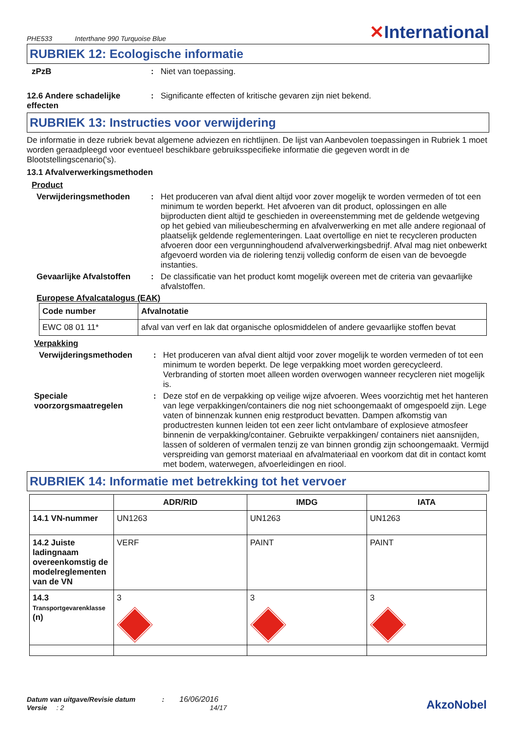PHE533 Interthane 990 Turquoise Blue
✕International
RUBRIEK 12: Ecologische informatie
zPzB : Niet van toepassing.
12.6 Andere schadelijke effecten
: Significante effecten of kritische gevaren zijn niet bekend.
RUBRIEK 13: Instructies voor verwijdering
De informatie in deze rubriek bevat algemene adviezen en richtlijnen. De lijst van Aanbevolen toepassingen in Rubriek 1 moet worden geraadpleegd voor eventueel beschikbare gebruiksspecifieke informatie die gegeven wordt in de Blootstellingscenario('s).
13.1 Afvalverwerkingsmethoden
Product
Verwijderingsmethoden : Het produceren van afval dient altijd voor zover mogelijk te worden vermeden of tot een minimum te worden beperkt. Het afvoeren van dit product, oplossingen en alle bijproducten dient altijd te geschieden in overeenstemming met de geldende wetgeving op het gebied van milieubescherming en afvalverwerking en met alle andere regionaal of plaatselijk geldende reglementeringen. Laat overtollige en niet te recycleren producten afvoeren door een vergunninghoudend afvalverwerkingsbedrijf. Afval mag niet onbewerkt afgevoerd worden via de riolering tenzij volledig conform de eisen van de bevoegde instanties.
Gevaarlijke Afvalstoffen
: De classificatie van het product komt mogelijk overeen met de criteria van gevaarlijke afvalstoffen.
Europese Afvalcatalogus (EAK)
| Code number | Afvalnotatie |
| --- | --- |
| EWC 08 01 11* | afval van verf en lak dat organische oplosmiddelen of andere gevaarlijke stoffen bevat |
Verpakking
Verwijderingsmethoden : Het produceren van afval dient altijd voor zover mogelijk te worden vermeden of tot een minimum te worden beperkt. De lege verpakking moet worden gerecycleerd. Verbranding of storten moet alleen worden overwogen wanneer recycleren niet mogelijk is.
Speciale voorzorgsmaatregelen
: Deze stof en de verpakking op veilige wijze afvoeren. Wees voorzichtig met het hanteren van lege verpakkingen/containers die nog niet schoongemaakt of omgespoeld zijn. Lege vaten of binnenzak kunnen enig restproduct bevatten. Dampen afkomstig van productresten kunnen leiden tot een zeer licht ontvlambare of explosieve atmosfeer binnenin de verpakking/container. Gebruikte verpakkingen/ containers niet aansnijden, lassen of solderen of vermalen tenzij ze van binnen grondig zijn schoongemaakt. Vermijd verspreiding van gemorst materiaal en afvalmateriaal en voorkom dat dit in contact komt met bodem, waterwegen, afvoerleidingen en riool.
RUBRIEK 14: Informatie met betrekking tot het vervoer
| | ADR/RID | IMDG | IATA |
| --- | --- | --- | --- |
| 14.1 VN-nummer | UN1263 | UN1263 | UN1263 |
| 14.2 Juiste ladingnaam overeenkomstig de modelreglementen van de VN | VERF | PAINT | PAINT |
| 14.3 Transportgevarenklasse (n) | 3 | 3 | 3 |
Datum van uitgave/Revisie datum : 16/06/2016
Versie : 2 14/17
AkzoNobel